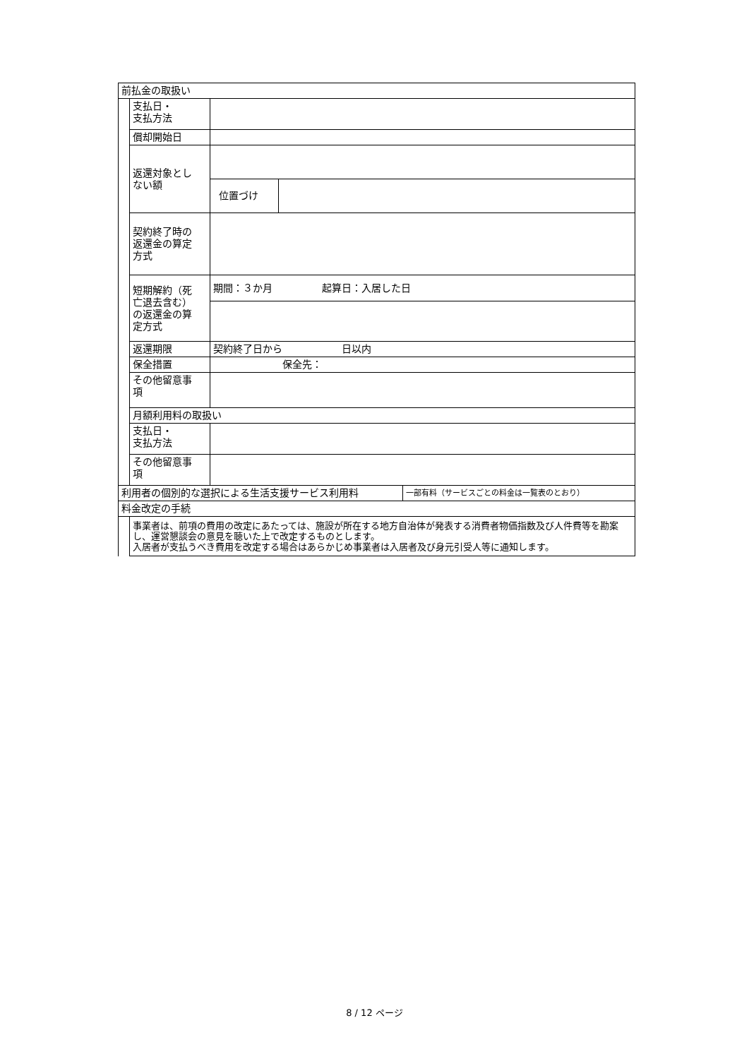| 前払金の取扱い | | | | |
| | 支払日・ 支払方法 | | | |
| | 償却開始日 | | | |
| | 返還対象とし ない額 | | | |
| | | 位置づけ | | |
| | 契約終了時の 返還金の算定 方式 | | | |
| | 短期解約（死 亡退去含む） の返還金の算 定方式 | 期間：３か月 起算日：入居した日 | | |
| | 返還期限 | 契約終了日から 日以内 | | |
| | 保全措置 | 保全先： | | |
| | その他留意事 項 | | | |
| | 月額利用料の取扱い | | | |
| | 支払日・ 支払方法 | | | |
| | その他留意事 項 | | | |
| 利用者の個別的な選択による生活支援サービス利用料 | | | | 一部有料（サービスごとの料金は一覧表のとおり） |
| 料金改定の手続 | | | | |
| | 事業者は、前項の費用の改定にあたっては、施設が所在する地方自治体が発表する消費者物価指数及び人件費等を勘案し、運営懇談会の意見を聴いた上で改定するものとします。 入居者が支払うべき費用を改定する場合はあらかじめ事業者は入居者及び身元引受人等に通知します。 | | | |
8 / 12 ページ